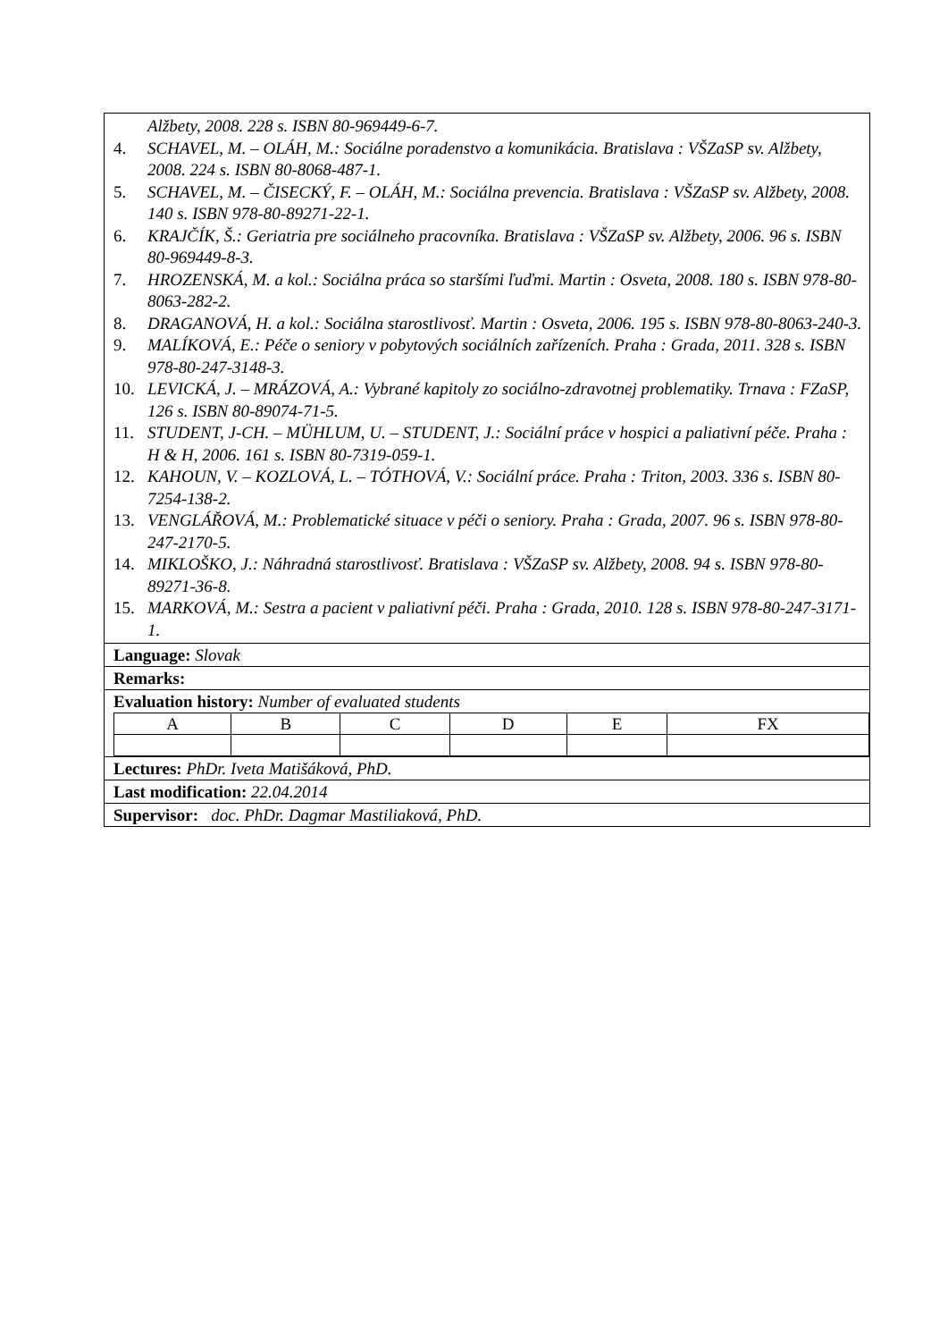Alžbety, 2008. 228 s. ISBN 80-969449-6-7.
4. SCHAVEL, M. – OLÁH, M.: Sociálne poradenstvo a komunikácia. Bratislava : VŠZaSP sv. Alžbety, 2008. 224 s. ISBN 80-8068-487-1.
5. SCHAVEL, M. – ČISECKÝ, F. – OLÁH, M.: Sociálna prevencia. Bratislava : VŠZaSP sv. Alžbety, 2008. 140 s. ISBN 978-80-89271-22-1.
6. KRAJČÍK, Š.: Geriatria pre sociálneho pracovníka. Bratislava : VŠZaSP sv. Alžbety, 2006. 96 s. ISBN 80-969449-8-3.
7. HROZENSKÁ, M. a kol.: Sociálna práca so staršími ľuďmi. Martin : Osveta, 2008. 180 s. ISBN 978-80-8063-282-2.
8. DRAGANOVÁ, H. a kol.: Sociálna starostlivosť. Martin : Osveta, 2006. 195 s. ISBN 978-80-8063-240-3.
9. MALÍKOVÁ, E.: Péče o seniory v pobytových sociálních zařízeních. Praha : Grada, 2011. 328 s. ISBN 978-80-247-3148-3.
10. LEVICKÁ, J. – MRÁZOVÁ, A.: Vybrané kapitoly zo sociálno-zdravotnej problematiky. Trnava : FZaSP, 126 s. ISBN 80-89074-71-5.
11. STUDENT, J-CH. – MÜHLUM, U. – STUDENT, J.: Sociální práce v hospici a paliativní péče. Praha : H & H, 2006. 161 s. ISBN 80-7319-059-1.
12. KAHOUN, V. – KOZLOVÁ, L. – TÓTHOVÁ, V.: Sociální práce. Praha : Triton, 2003. 336 s. ISBN 80-7254-138-2.
13. VENGLÁŘOVÁ, M.: Problematické situace v péči o seniory. Praha : Grada, 2007. 96 s. ISBN 978-80-247-2170-5.
14. MIKLOŠKO, J.: Náhradná starostlivosť. Bratislava : VŠZaSP sv. Alžbety, 2008. 94 s. ISBN 978-80-89271-36-8.
15. MARKOVÁ, M.: Sestra a pacient v paliativní péči. Praha : Grada, 2010. 128 s. ISBN 978-80-247-3171-1.
Language: Slovak
Remarks:
Evaluation history: Number of evaluated students
| A | B | C | D | E | FX |
Lectures: PhDr. Iveta Matišáková, PhD.
Last modification: 22.04.2014
Supervisor: doc. PhDr. Dagmar Mastiliaková, PhD.